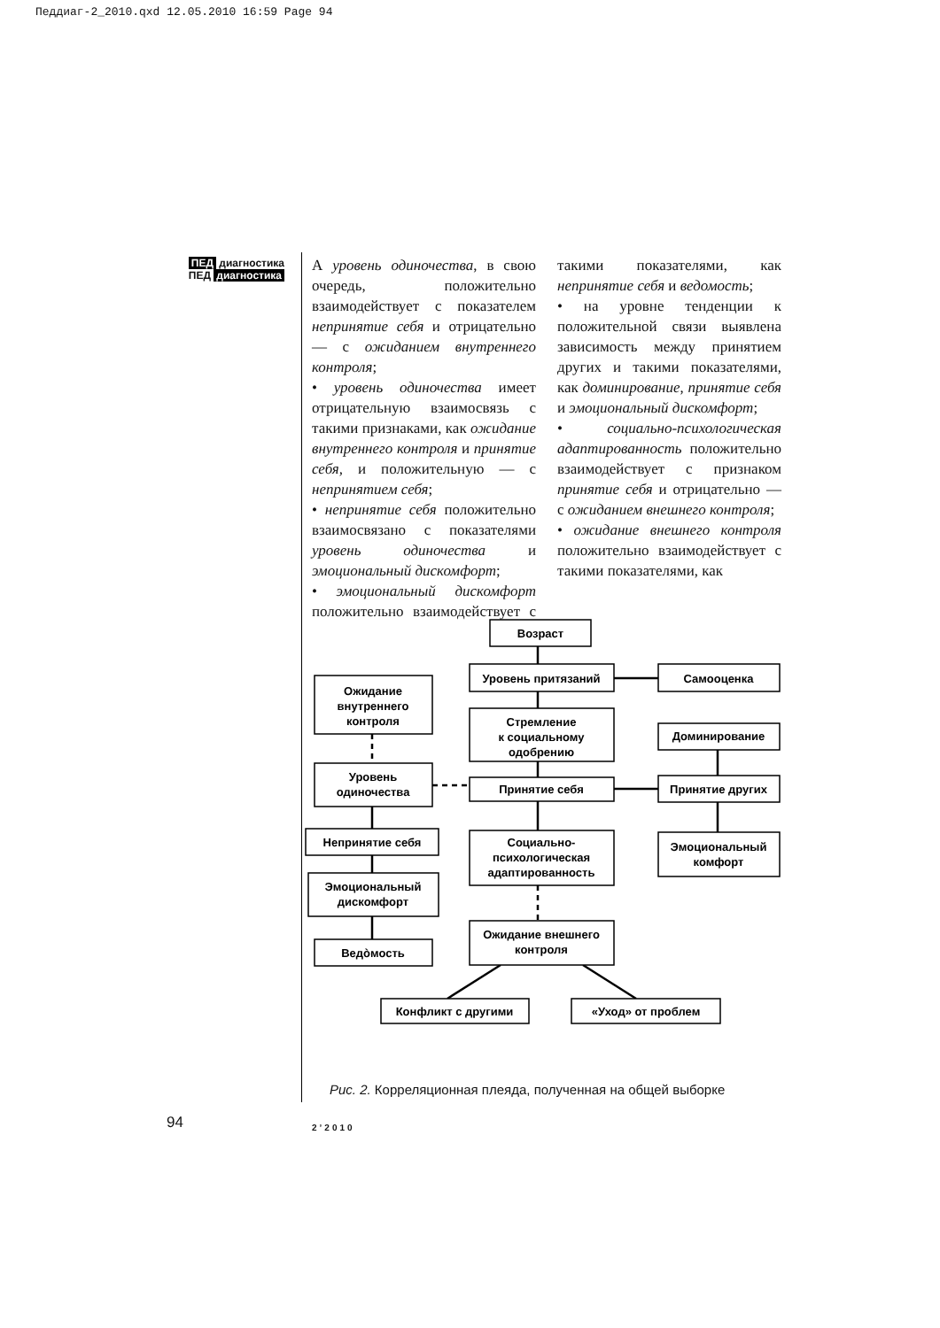Педдиаг-2_2010.qxd 12.05.2010 16:59 Page 94
ПЕД диагностика
ПЕД диагностика
А уровень одиночества, в свою очередь, положительно взаимодействует с показателем непринятие себя и отрицательно — с ожиданием внутреннего контроля;
• уровень одиночества имеет отрицательную взаимосвязь с такими признаками, как ожидание внутреннего контроля и принятие себя, и положительную — с непринятием себя;
• непринятие себя положительно взаимосвязано с показателями уровень одиночества и эмоциональный дискомфорт;
• эмоциональный дискомфорт положительно взаимодействует с такими показателями, как непринятие себя и ведомость;
• на уровне тенденции к положительной связи выявлена зависимость между принятием других и такими показателями, как доминирование, принятие себя и эмоциональный дискомфорт;
• социально-психологическая адаптированность положительно взаимодействует с признаком принятие себя и отрицательно — с ожиданием внешнего контроля;
• ожидание внешнего контроля положительно взаимодействует с такими показателями, как
Возраст
Уровень притязаний
Самооценка
Ожидание
внутреннего
контроля
Стремление
к социальному
одобрению
Доминирование
Уровень
одиночества
Принятие себя
Принятие других
Непринятие себя
Социально-
психологическая
адаптированность
Эмоциональный
комфорт
Эмоциональный
дискомфорт
Ожидание внешнего
контроля
Ведòмость
Конфликт с другими
«Уход» от проблем
Рис. 2. Корреляционная плеяда, полученная на общей выборке
94 2’2010